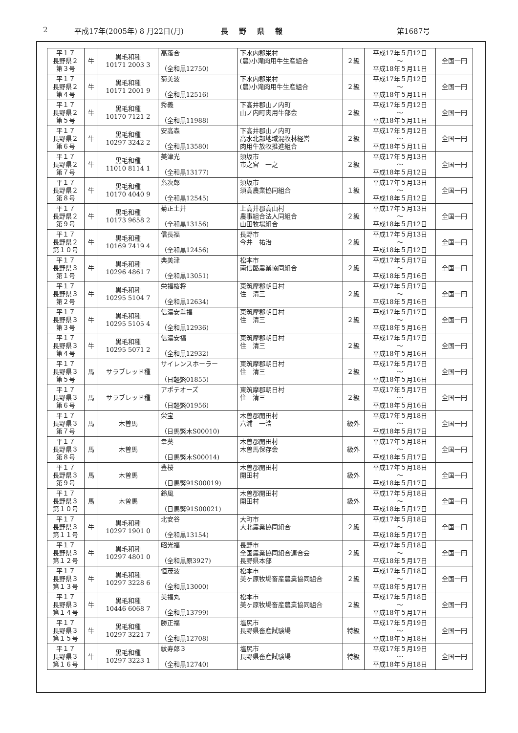2 平成17年(2005年) 8 月22日(月) 長野県報 第1687号
| 平１７ 長野県２ 第３号 | 牛 | 黒毛和種 10171 2003 3 | 高落合 （全和黒12750) | 下水内郡栄村 (農)小滝肉用牛生産組合 | ２級 | 平成17年５月12日 ～ 平成18年５月11日 | 全国一円 |
| 平１７ 長野県２ 第４号 | 牛 | 黒毛和種 10171 2001 9 | 菊美波 （全和黒12516) | 下水内郡栄村 (農)小滝肉用牛生産組合 | ２級 | 平成17年５月12日 ～ 平成18年５月11日 | 全国一円 |
| 平１７ 長野県２ 第５号 | 牛 | 黒毛和種 10170 7121 2 | 秀義 （全和黒11988) | 下高井郡山ノ内町 山ノ内町肉用牛部会 | ２級 | 平成17年５月12日 ～ 平成18年５月11日 | 全国一円 |
| 平１７ 長野県２ 第６号 | 牛 | 黒毛和種 10297 3242 2 | 安高森 （全和黒13580) | 下高井郡山ノ内町 高水北部地域混牧林経営 肉用牛放牧推進組合 | ２級 | 平成17年５月12日 ～ 平成18年５月11日 | 全国一円 |
| 平１７ 長野県２ 第７号 | 牛 | 黒毛和種 11010 8114 1 | 美津光 （全和黒13177) | 須坂市 市之宮 一之 | ２級 | 平成17年５月13日 ～ 平成18年５月12日 | 全国一円 |
| 平１７ 長野県２ 第８号 | 牛 | 黒毛和種 10170 4040 9 | 糸次郎 （全和黒12545) | 須坂市 須高農業協同組合 | １級 | 平成17年５月13日 ～ 平成18年５月12日 | 全国一円 |
| 平１７ 長野県２ 第９号 | 牛 | 黒毛和種 10173 9658 2 | 菊正土井 （全和黒13156) | 上高井郡高山村 農事組合法人同組合 山田牧場組合 | ２級 | 平成17年５月13日 ～ 平成18年５月12日 | 全国一円 |
| 平１７ 長野県２ 第１０号 | 牛 | 黒毛和種 10169 7419 4 | 信長福 （全和黒12456) | 長野市 今井 祐治 | ２級 | 平成17年５月13日 ～ 平成18年５月12日 | 全国一円 |
| 平１７ 長野県３ 第１号 | 牛 | 黒毛和種 10296 4861 7 | 典美津 （全和黒13051) | 松本市 南信酪農業協同組合 | ２級 | 平成17年５月17日 ～ 平成18年５月16日 | 全国一円 |
| 平１７ 長野県３ 第２号 | 牛 | 黒毛和種 10295 5104 7 | 栄福桜将 （全和黒12634) | 東筑摩郡朝日村 住 清三 | ２級 | 平成17年５月17日 ～ 平成18年５月16日 | 全国一円 |
| 平１７ 長野県３ 第３号 | 牛 | 黒毛和種 10295 5105 4 | 信濃安重福 （全和黒12936) | 東筑摩郡朝日村 住 清三 | ２級 | 平成17年５月17日 ～ 平成18年５月16日 | 全国一円 |
| 平１７ 長野県３ 第４号 | 牛 | 黒毛和種 10295 5071 2 | 信濃安福 （全和黒12932) | 東筑摩郡朝日村 住 清三 | ２級 | 平成17年５月17日 ～ 平成18年５月16日 | 全国一円 |
| 平１７ 長野県３ 第５号 | 馬 | サラブレッド種 | サイレンスホーラー （日軽繁01855) | 東筑摩郡朝日村 住 清三 | ２級 | 平成17年５月17日 ～ 平成18年５月16日 | 全国一円 |
| 平１７ 長野県３ 第６号 | 馬 | サラブレッド種 | アポテオーズ （日軽繁01956) | 東筑摩郡朝日村 住 清三 | ２級 | 平成17年５月17日 ～ 平成18年５月16日 | 全国一円 |
| 平１７ 長野県３ 第７号 | 馬 | 木曽馬 | 栄宝 （日馬繁木S00010) | 木曽郡開田村 六浦 一浩 | 級外 | 平成17年５月18日 ～ 平成18年５月17日 | 全国一円 |
| 平１７ 長野県３ 第８号 | 馬 | 木曽馬 | 幸葵 （日馬繁木S00014) | 木曽郡開田村 木曽馬保存会 | 級外 | 平成17年５月18日 ～ 平成18年５月17日 | 全国一円 |
| 平１７ 長野県３ 第９号 | 馬 | 木曽馬 | 豊桜 （日馬繁91S00019) | 木曽郡開田村 開田村 | 級外 | 平成17年５月18日 ～ 平成18年５月17日 | 全国一円 |
| 平１７ 長野県３ 第１０号 | 馬 | 木曽馬 | 鈴風 （日馬繁91S00021) | 木曽郡開田村 開田村 | 級外 | 平成17年５月18日 ～ 平成18年５月17日 | 全国一円 |
| 平１７ 長野県３ 第１１号 | 牛 | 黒毛和種 10297 1901 0 | 北安谷 （全和黒13154) | 大町市 大北農業協同組合 | ２級 | 平成17年５月18日 ～ 平成18年５月17日 | 全国一円 |
| 平１７ 長野県３ 第１２号 | 牛 | 黒毛和種 10297 4801 0 | 昭光福 （全和黒原3927) | 長野市 全国農業協同組合連合会 長野県本部 | ２級 | 平成17年５月18日 ～ 平成18年５月17日 | 全国一円 |
| 平１７ 長野県３ 第１３号 | 牛 | 黒毛和種 10297 3228 6 | 恒茂波 （全和黒13000) | 松本市 美ヶ原牧場畜産農業協同組合 | ２級 | 平成17年５月18日 ～ 平成18年５月17日 | 全国一円 |
| 平１７ 長野県３ 第１４号 | 牛 | 黒毛和種 10446 6068 7 | 美福丸 （全和黒13799) | 松本市 美ヶ原牧場畜産農業協同組合 | ２級 | 平成17年５月18日 ～ 平成18年５月17日 | 全国一円 |
| 平１７ 長野県３ 第１５号 | 牛 | 黒毛和種 10297 3221 7 | 勝正福 （全和黒12708) | 塩尻市 長野県畜産試験場 | 特級 | 平成17年５月19日 ～ 平成18年５月18日 | 全国一円 |
| 平１７ 長野県３ 第１６号 | 牛 | 黒毛和種 10297 3223 1 | 紋寿郎３ （全和黒12740) | 塩尻市 長野県畜産試験場 | 特級 | 平成17年５月19日 ～ 平成18年５月18日 | 全国一円 |